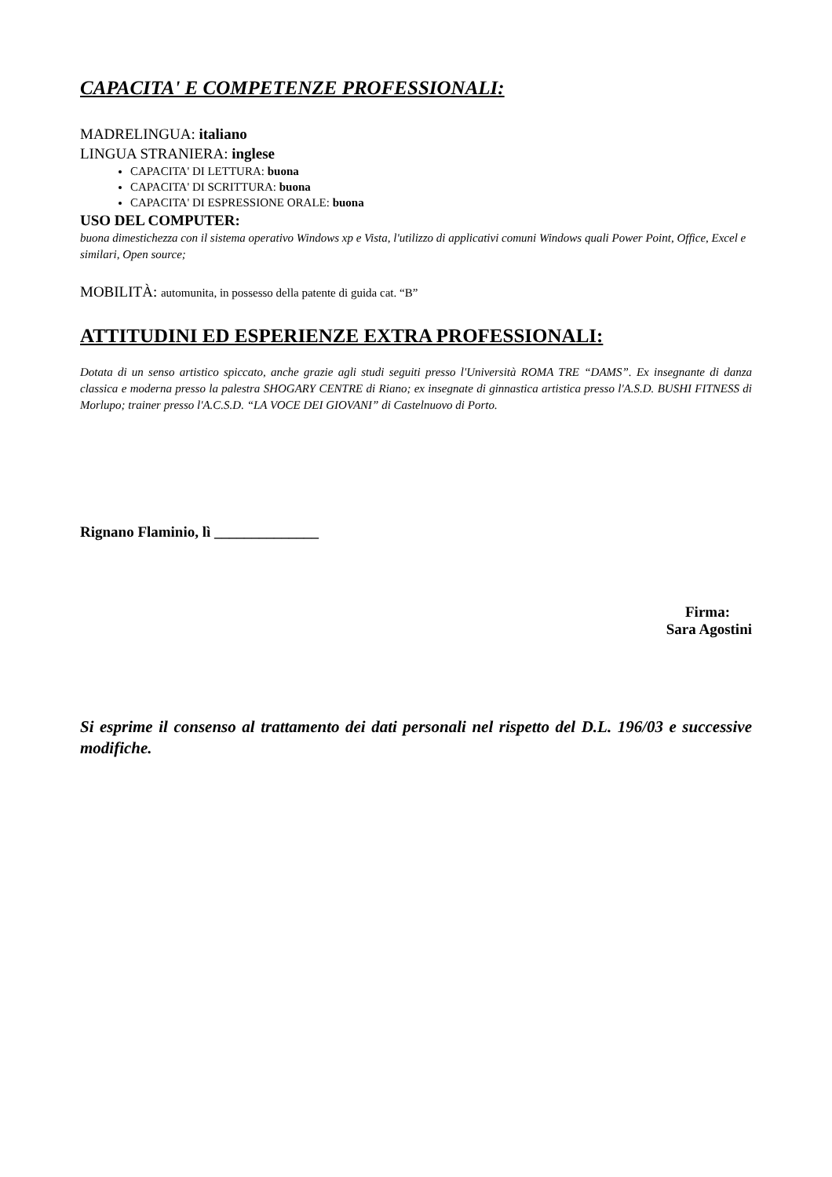CAPACITA' E COMPETENZE PROFESSIONALI:
MADRELINGUA: italiano
LINGUA STRANIERA: inglese
CAPACITA' DI LETTURA: buona
CAPACITA' DI SCRITTURA: buona
CAPACITA' DI ESPRESSIONE ORALE: buona
USO DEL COMPUTER:
buona dimestichezza con il sistema operativo Windows xp e Vista, l'utilizzo di applicativi comuni Windows quali Power Point, Office, Excel e similari, Open source;
MOBILITÀ: automunita, in possesso della patente di guida cat. “B”
ATTITUDINI ED ESPERIENZE EXTRA PROFESSIONALI:
Dotata di un senso artistico spiccato, anche grazie agli studi seguiti presso l'Università ROMA TRE “DAMS”. Ex insegnante di danza classica e moderna presso la palestra SHOGARY CENTRE di Riano; ex insegnate di ginnastica artistica presso l'A.S.D. BUSHI FITNESS di Morlupo; trainer presso l'A.C.S.D. “LA VOCE DEI GIOVANI” di Castelnuovo di Porto.
Rignano Flaminio, lì ______________
Firma:
Sara Agostini
Si esprime il consenso al trattamento dei dati personali nel rispetto del D.L. 196/03 e successive modifiche.